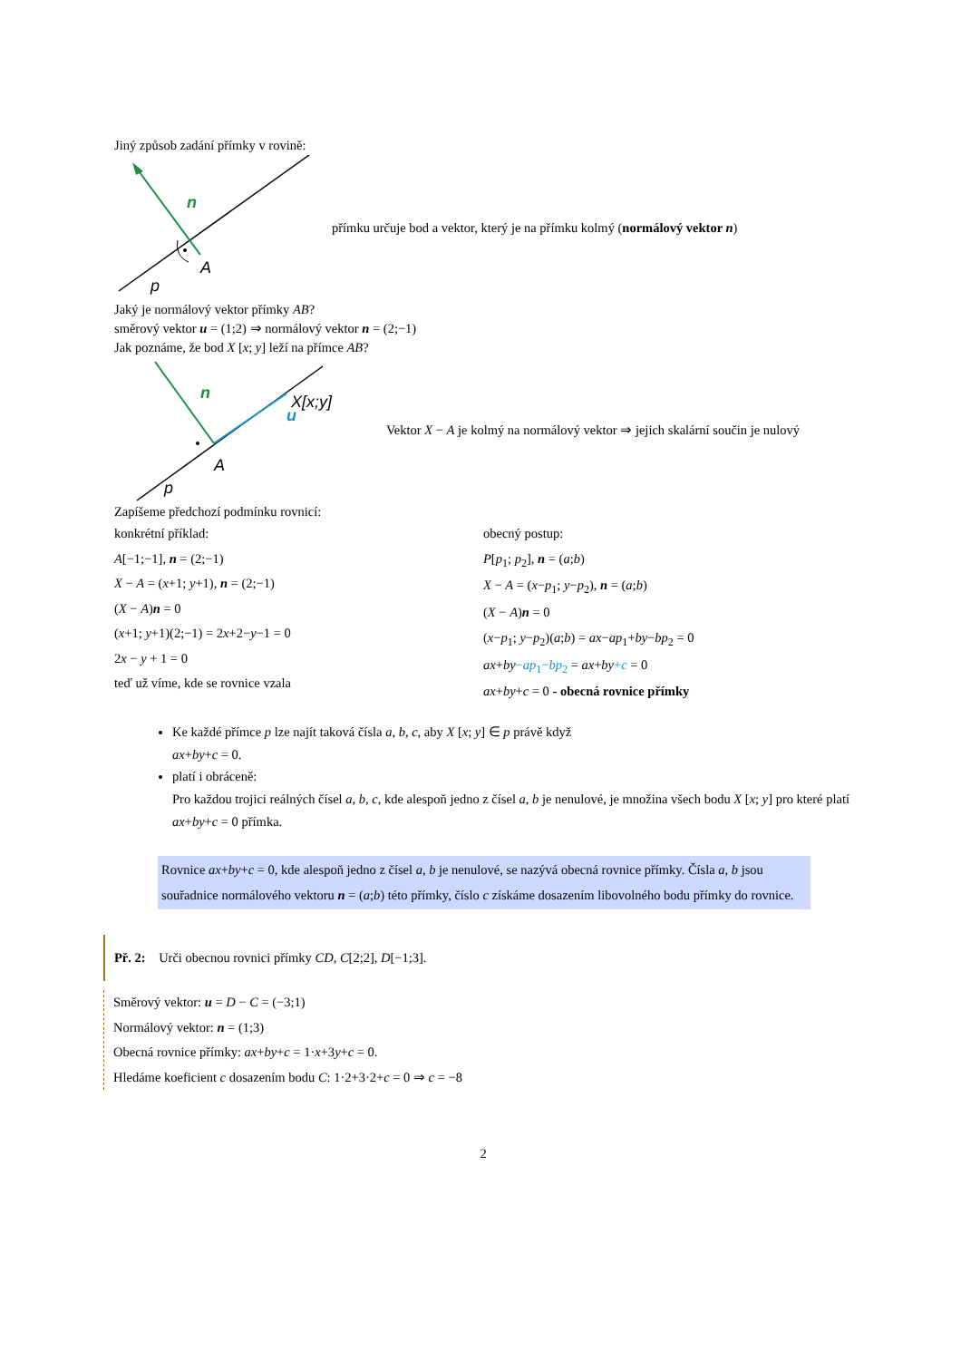Jiný způsob zadání přímky v rovině:
n
A
p
přímku určuje bod a vektor, který je na přímku kolmý (normálový vektor n)
Jaký je normálový vektor přímky AB?
směrový vektor u = (1;2) ⇒ normálový vektor n = (2;−1)
Jak poznáme, že bod X [x; y] leží na přímce AB?
X[x;y]
n
u
A
p
Vektor X − A je kolmý na normálový vektor ⇒ jejich skalární součin je nulový
Zapíšeme předchozí podmínku rovnicí:
konkrétní příklad:
A[−1;−1], n = (2;−1)
X − A = (x+1; y+1), n = (2;−1)
(X − A)n = 0
(x+1; y+1)(2;−1) = 2x+2−y−1 = 0
2x − y + 1 = 0
teď už víme, kde se rovnice vzala
obecný postup:
P[p<sub>1</sub>; p<sub>2</sub>], n = (a;b)
X − A = (x−p<sub>1</sub>; y−p<sub>2</sub>), n = (a;b)
(X − A)n = 0
(x−p<sub>1</sub>; y−p<sub>2</sub>)(a;b) = ax−ap<sub>1</sub>+by−bp<sub>2</sub> = 0
ax+by−ap<sub>1</sub>−bp<sub>2</sub> = ax+by+c = 0
ax+by+c = 0 - obecná rovnice přímky
Ke každé přímce p lze najít taková čísla a, b, c, aby X [x; y] ∈ p právě když
ax+by+c = 0.
platí i obráceně:
Pro každou trojici reálných čísel a, b, c, kde alespoň jedno z čísel a, b je nenulové, je množina všech bodu X [x; y] pro které platí ax+by+c = 0 přímka.
Rovnice ax+by+c = 0, kde alespoň jedno z čísel a, b je nenulové, se nazývá obecná rovnice přímky. Čísla a, b jsou souřadnice normálového vektoru n = (a;b) této přímky, číslo c získáme dosazením libovolného bodu přímky do rovnice.
Př. 2: Urči obecnou rovnici přímky CD, C[2;2], D[−1;3].
Směrový vektor: u = D − C = (−3;1)
Normálový vektor: n = (1;3)
Obecná rovnice přímky: ax+by+c = 1·x+3y+c = 0.
Hledáme koeficient c dosazením bodu C: 1·2+3·2+c = 0 ⇒ c = −8
2